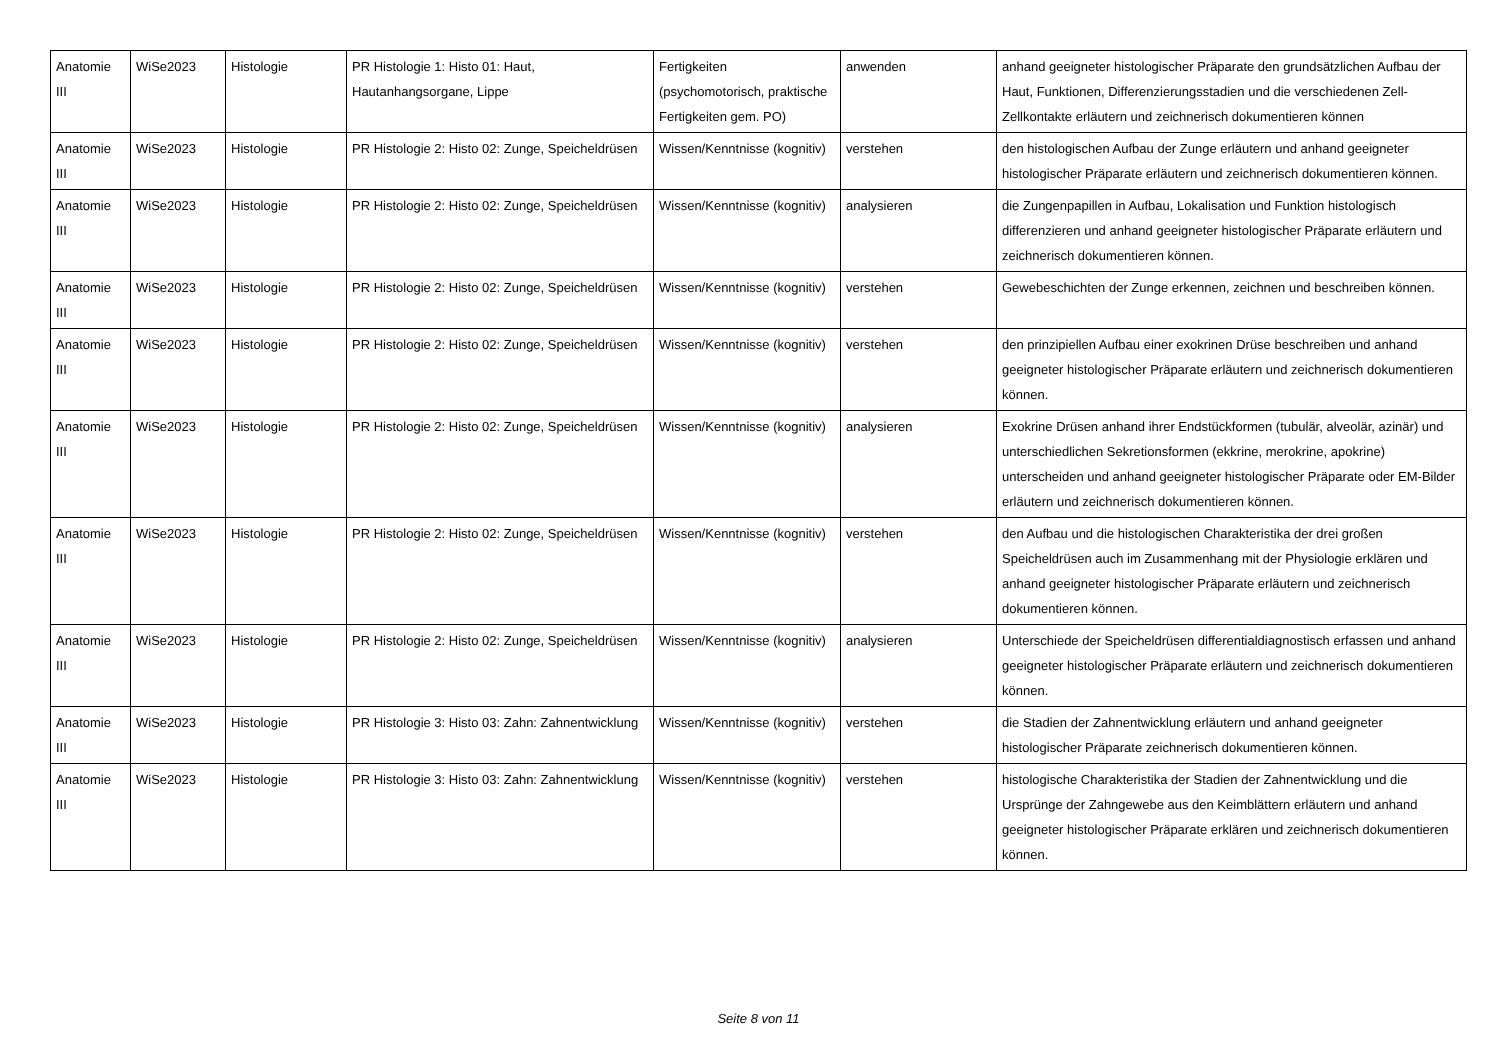| Anatomie III | WiSe2023 | Histologie | PR Histologie 1: Histo 01: Haut, Hautanhangsorgane, Lippe | Fertigkeiten (psychomotorisch, praktische Fertigkeiten gem. PO) | anwenden | anhand geeigneter histologischer Präparate den grundsätzlichen Aufbau der Haut, Funktionen, Differenzierungsstadien und die verschiedenen Zell-Zellkontakte erläutern und zeichnerisch dokumentieren können |
| Anatomie III | WiSe2023 | Histologie | PR Histologie 2: Histo 02: Zunge, Speicheldrüsen | Wissen/Kenntnisse (kognitiv) | verstehen | den histologischen Aufbau der Zunge erläutern und anhand geeigneter histologischer Präparate erläutern und zeichnerisch dokumentieren können. |
| Anatomie III | WiSe2023 | Histologie | PR Histologie 2: Histo 02: Zunge, Speicheldrüsen | Wissen/Kenntnisse (kognitiv) | analysieren | die Zungenpapillen in Aufbau, Lokalisation und Funktion histologisch differenzieren und anhand geeigneter histologischer Präparate erläutern und zeichnerisch dokumentieren können. |
| Anatomie III | WiSe2023 | Histologie | PR Histologie 2: Histo 02: Zunge, Speicheldrüsen | Wissen/Kenntnisse (kognitiv) | verstehen | Gewebeschichten der Zunge erkennen, zeichnen und beschreiben können. |
| Anatomie III | WiSe2023 | Histologie | PR Histologie 2: Histo 02: Zunge, Speicheldrüsen | Wissen/Kenntnisse (kognitiv) | verstehen | den prinzipiellen Aufbau einer exokrinen Drüse beschreiben und anhand geeigneter histologischer Präparate erläutern und zeichnerisch dokumentieren können. |
| Anatomie III | WiSe2023 | Histologie | PR Histologie 2: Histo 02: Zunge, Speicheldrüsen | Wissen/Kenntnisse (kognitiv) | analysieren | Exokrine Drüsen anhand ihrer Endstückformen (tubulär, alveolär, azinär) und unterschiedlichen Sekretionsformen (ekkrine, merokrine, apokrine) unterscheiden und anhand geeigneter histologischer Präparate oder EM-Bilder erläutern und zeichnerisch dokumentieren können. |
| Anatomie III | WiSe2023 | Histologie | PR Histologie 2: Histo 02: Zunge, Speicheldrüsen | Wissen/Kenntnisse (kognitiv) | verstehen | den Aufbau und die histologischen Charakteristika der drei großen Speicheldrüsen auch im Zusammenhang mit der Physiologie erklären und anhand geeigneter histologischer Präparate erläutern und zeichnerisch dokumentieren können. |
| Anatomie III | WiSe2023 | Histologie | PR Histologie 2: Histo 02: Zunge, Speicheldrüsen | Wissen/Kenntnisse (kognitiv) | analysieren | Unterschiede der Speicheldrüsen differentialdiagnostisch erfassen und anhand geeigneter histologischer Präparate erläutern und zeichnerisch dokumentieren können. |
| Anatomie III | WiSe2023 | Histologie | PR Histologie 3: Histo 03: Zahn: Zahnentwicklung | Wissen/Kenntnisse (kognitiv) | verstehen | die Stadien der Zahnentwicklung erläutern und anhand geeigneter histologischer Präparate zeichnerisch dokumentieren können. |
| Anatomie III | WiSe2023 | Histologie | PR Histologie 3: Histo 03: Zahn: Zahnentwicklung | Wissen/Kenntnisse (kognitiv) | verstehen | histologische Charakteristika der Stadien der Zahnentwicklung und die Ursprünge der Zahngewebe aus den Keimblättern erläutern und anhand geeigneter histologischer Präparate erklären und zeichnerisch dokumentieren können. |
Seite 8 von 11